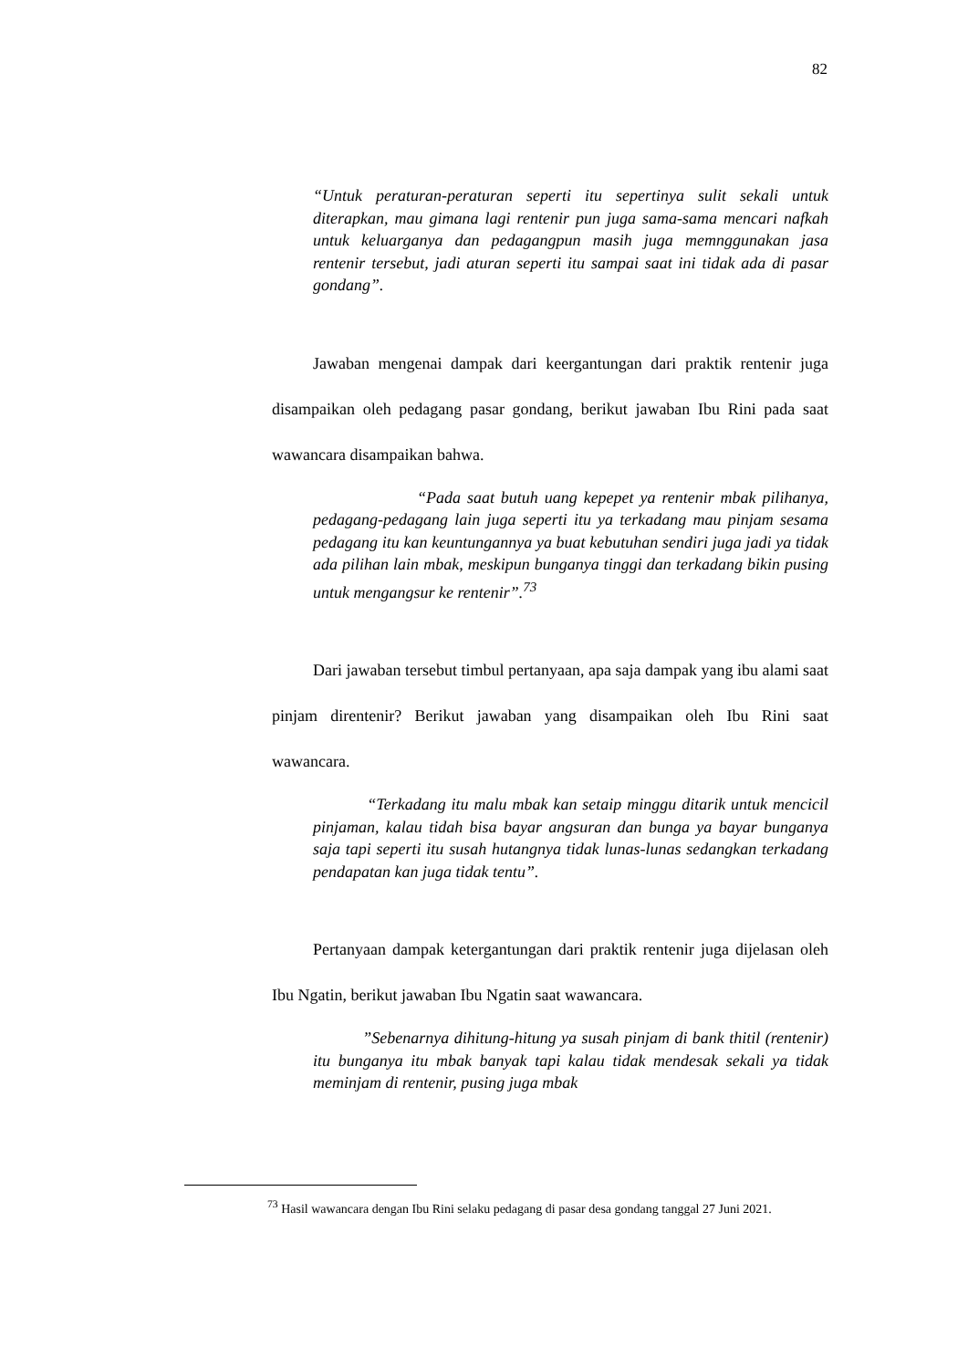82
“Untuk peraturan-peraturan seperti itu sepertinya sulit sekali untuk diterapkan, mau gimana lagi rentenir pun juga sama-sama mencari nafkah untuk keluarganya dan pedagangpun masih juga memnggunakan jasa rentenir tersebut, jadi aturan seperti itu sampai saat ini tidak ada di pasar gondang”.
Jawaban mengenai dampak dari keergantungan dari praktik rentenir juga disampaikan oleh pedagang pasar gondang, berikut jawaban Ibu Rini pada saat wawancara disampaikan bahwa.
“Pada saat butuh uang kepepet ya rentenir mbak pilihanya, pedagang-pedagang lain juga seperti itu ya terkadang mau pinjam sesama pedagang itu kan keuntungannya ya buat kebutuhan sendiri juga jadi ya tidak ada pilihan lain mbak, meskipun bunganya tinggi dan terkadang bikin pusing untuk mengangsur ke rentenir”.<sup>73</sup>
Dari jawaban tersebut timbul pertanyaan, apa saja dampak yang ibu alami saat pinjam direntenir? Berikut jawaban yang disampaikan oleh Ibu Rini saat wawancara.
“Terkadang itu malu mbak kan setaip minggu ditarik untuk mencicil pinjaman, kalau tidah bisa bayar angsuran dan bunga ya bayar bunganya saja tapi seperti itu susah hutangnya tidak lunas-lunas sedangkan terkadang pendapatan kan juga tidak tentu”.
Pertanyaan dampak ketergantungan dari praktik rentenir juga dijelasan oleh Ibu Ngatin, berikut jawaban Ibu Ngatin saat wawancara.
”Sebenarnya dihitung-hitung ya susah pinjam di bank thitil (rentenir) itu bunganya itu mbak banyak tapi kalau tidak mendesak sekali ya tidak meminjam di rentenir, pusing juga mbak
<sup>73</sup> Hasil wawancara dengan Ibu Rini selaku pedagang di pasar desa gondang tanggal 27 Juni 2021.